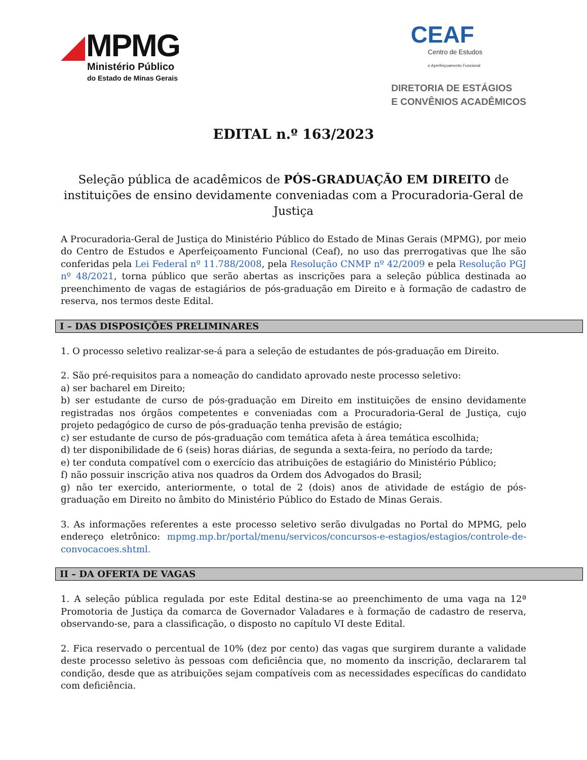MPMG
Ministério Público
do Estado de Minas Gerais
CEAF
Centro de Estudos
e Aperfeiçoamento Funcional
DIRETORIA DE ESTÁGIOS
E CONVÊNIOS ACADÊMICOS
EDITAL n.º 163/2023
Seleção pública de acadêmicos de PÓS-GRADUAÇÃO EM DIREITO de instituições de ensino devidamente conveniadas com a Procuradoria-Geral de Justiça
A Procuradoria-Geral de Justiça do Ministério Público do Estado de Minas Gerais (MPMG), por meio do Centro de Estudos e Aperfeiçoamento Funcional (Ceaf), no uso das prerrogativas que lhe são conferidas pela Lei Federal nº 11.788/2008, pela Resolução CNMP nº 42/2009 e pela Resolução PGJ nº 48/2021, torna público que serão abertas as inscrições para a seleção pública destinada ao preenchimento de vagas de estagiários de pós-graduação em Direito e à formação de cadastro de reserva, nos termos deste Edital.
I – DAS DISPOSIÇÕES PRELIMINARES
1. O processo seletivo realizar-se-á para a seleção de estudantes de pós-graduação em Direito.
2. São pré-requisitos para a nomeação do candidato aprovado neste processo seletivo:
a) ser bacharel em Direito;
b) ser estudante de curso de pós-graduação em Direito em instituições de ensino devidamente registradas nos órgãos competentes e conveniadas com a Procuradoria-Geral de Justiça, cujo projeto pedagógico de curso de pós-graduação tenha previsão de estágio;
c) ser estudante de curso de pós-graduação com temática afeta à área temática escolhida;
d) ter disponibilidade de 6 (seis) horas diárias, de segunda a sexta-feira, no período da tarde;
e) ter conduta compatível com o exercício das atribuições de estagiário do Ministério Público;
f) não possuir inscrição ativa nos quadros da Ordem dos Advogados do Brasil;
g) não ter exercido, anteriormente, o total de 2 (dois) anos de atividade de estágio de pós-graduação em Direito no âmbito do Ministério Público do Estado de Minas Gerais.
3. As informações referentes a este processo seletivo serão divulgadas no Portal do MPMG, pelo endereço eletrônico: mpmg.mp.br/portal/menu/servicos/concursos-e-estagios/estagios/controle-de-convocacoes.shtml.
II – DA OFERTA DE VAGAS
1. A seleção pública regulada por este Edital destina-se ao preenchimento de uma vaga na 12ª Promotoria de Justiça da comarca de Governador Valadares e à formação de cadastro de reserva, observando-se, para a classificação, o disposto no capítulo VI deste Edital.
2. Fica reservado o percentual de 10% (dez por cento) das vagas que surgirem durante a validade deste processo seletivo às pessoas com deficiência que, no momento da inscrição, declararem tal condição, desde que as atribuições sejam compatíveis com as necessidades específicas do candidato com deficiência.